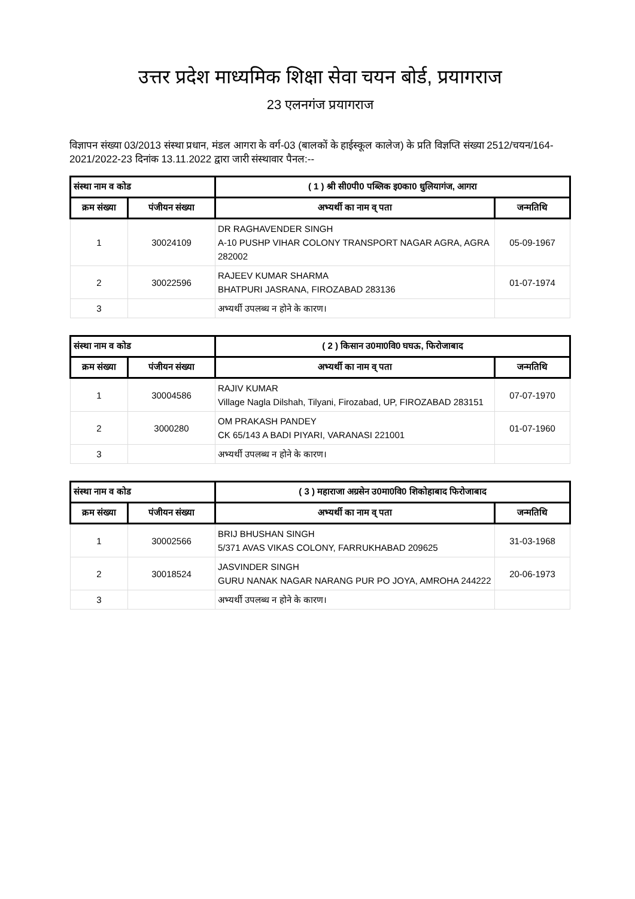उत्तर प्रदेश माध्यमिक शिक्षा सेवा चयन बोर्ड, प्रयागराज
23 एलनगंज प्रयागराज
विज्ञापन संख्या 03/2013 संस्था प्रधान, मंडल आगरा के वर्ग-03 (बालकों के हाईस्कूल कालेज) के प्रति विज्ञप्ति संख्या 2512/चयन/164-2021/2022-23 दिनांक 13.11.2022 द्वारा जारी संस्थावार पैनल:--
| संस्था नाम व कोड | | ( 1 ) श्री सी0पी0 पब्लिक इ0का0 धुलियागंज, आगरा | |
| --- | --- | --- | --- |
| क्रम संख्या | पंजीयन संख्या | अभ्यर्थी का नाम व् पता | जन्मतिथि |
| 1 | 30024109 | DR RAGHAVENDER SINGH A-10 PUSHP VIHAR COLONY TRANSPORT NAGAR AGRA, AGRA 282002 | 05-09-1967 |
| 2 | 30022596 | RAJEEV KUMAR SHARMA BHATPURI JASRANA, FIROZABAD 283136 | 01-07-1974 |
| 3 | | अभ्यर्थी उपलब्ध न होने के कारण। | |
| संस्था नाम व कोड | | ( 2 ) किसान उ0मा0वि0 घघऊ, फिरोजाबाद | |
| --- | --- | --- | --- |
| क्रम संख्या | पंजीयन संख्या | अभ्यर्थी का नाम व् पता | जन्मतिथि |
| 1 | 30004586 | RAJIV KUMAR Village Nagla Dilshah, Tilyani, Firozabad, UP, FIROZABAD 283151 | 07-07-1970 |
| 2 | 3000280 | OM PRAKASH PANDEY CK 65/143 A BADI PIYARI, VARANASI 221001 | 01-07-1960 |
| 3 | | अभ्यर्थी उपलब्ध न होने के कारण। | |
| संस्था नाम व कोड | | ( 3 ) महाराजा अग्रसेन उ0मा0वि0 शिकोहाबाद फिरोजाबाद | |
| --- | --- | --- | --- |
| क्रम संख्या | पंजीयन संख्या | अभ्यर्थी का नाम व् पता | जन्मतिथि |
| 1 | 30002566 | BRIJ BHUSHAN SINGH 5/371 AVAS VIKAS COLONY, FARRUKHABAD 209625 | 31-03-1968 |
| 2 | 30018524 | JASVINDER SINGH GURU NANAK NAGAR NARANG PUR PO JOYA, AMROHA 244222 | 20-06-1973 |
| 3 | | अभ्यर्थी उपलब्ध न होने के कारण। | |